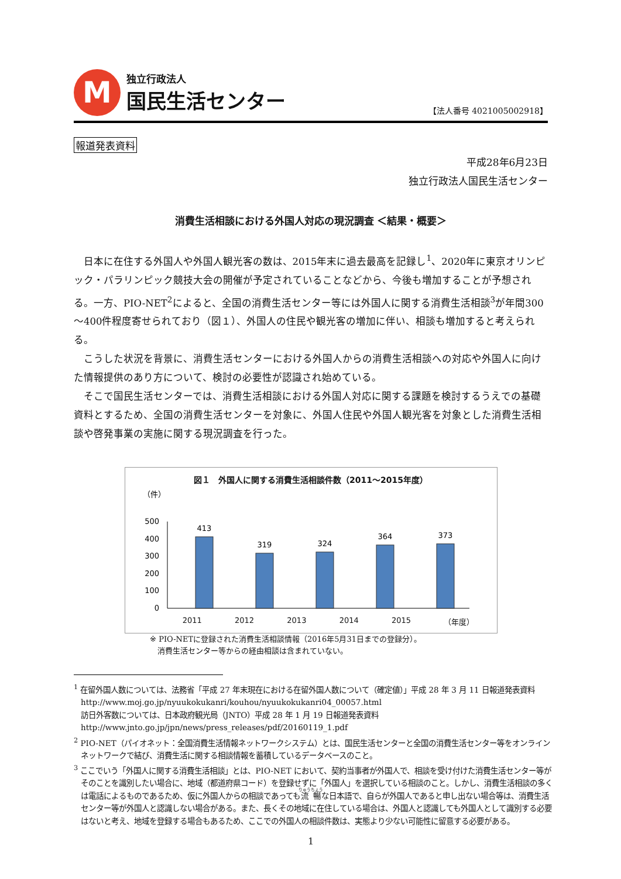M
独立行政法人
国民生活センター
【法人番号 4021005002918】
報道発表資料
平成28年6月23日
独立行政法人国民生活センター
消費生活相談における外国人対応の現況調査 ＜結果・概要＞
日本に在住する外国人や外国人観光客の数は、2015年末に過去最高を記録し<sup>1</sup>、2020年に東京オリンピック・パラリンピック競技大会の開催が予定されていることなどから、今後も増加することが予想される。一方、PIO-NET<sup>2</sup>によると、全国の消費生活センター等には外国人に関する消費生活相談<sup>3</sup>が年間300～400件程度寄せられており（図１）、外国人の住民や観光客の増加に伴い、相談も増加すると考えられる。
こうした状況を背景に、消費生活センターにおける外国人からの消費生活相談への対応や外国人に向けた情報提供のあり方について、検討の必要性が認識され始めている。
そこで国民生活センターでは、消費生活相談における外国人対応に関する課題を検討するうえでの基礎資料とするため、全国の消費生活センターを対象に、外国人住民や外国人観光客を対象とした消費生活相談や啓発事業の実施に関する現況調査を行った。
図１　外国人に関する消費生活相談件数（2011～2015年度）
（件）
500
400
300
200
100
0
413
319
324
364
373
2011 2012 2013 2014 2015 （年度）
※ PIO-NETに登録された消費生活相談情報（2016年5月31日までの登録分）。
　消費生活センター等からの経由相談は含まれていない。
<sup>1</sup> 在留外国人数については、法務省「平成 27 年末現在における在留外国人数について（確定値）」平成 28 年 3 月 11 日報道発表資料　http://www.moj.go.jp/nyuukokukanri/kouhou/nyuukokukanri04_00057.html
訪日外客数については、日本政府観光局（JNTO）平成 28 年 1 月 19 日報道発表資料
http://www.jnto.go.jp/jpn/news/press_releases/pdf/20160119_1.pdf
<sup>2</sup> PIO-NET（パイオネット：全国消費生活情報ネットワークシステム）とは、国民生活センターと全国の消費生活センター等をオンラインネットワークで結び、消費生活に関する相談情報を蓄積しているデータベースのこと。
<sup>3</sup> ここでいう「外国人に関する消費生活相談」とは、PIO-NET において、契約当事者が外国人で、相談を受け付けた消費生活センター等がそのことを識別したい場合に、地域（都道府県コード）を登録せずに「外国人」を選択している相談のこと。しかし、消費生活相談の多くは電話によるものであるため、仮に外国人からの相談であっても流暢な日本語で、自らが外国人であると申し出ない場合等は、消費生活センター等が外国人と認識しない場合がある。また、長くその地域に在住している場合は、外国人と認識しても外国人として識別する必要はないと考え、地域を登録する場合もあるため、ここでの外国人の相談件数は、実態より少ない可能性に留意する必要がある。
1